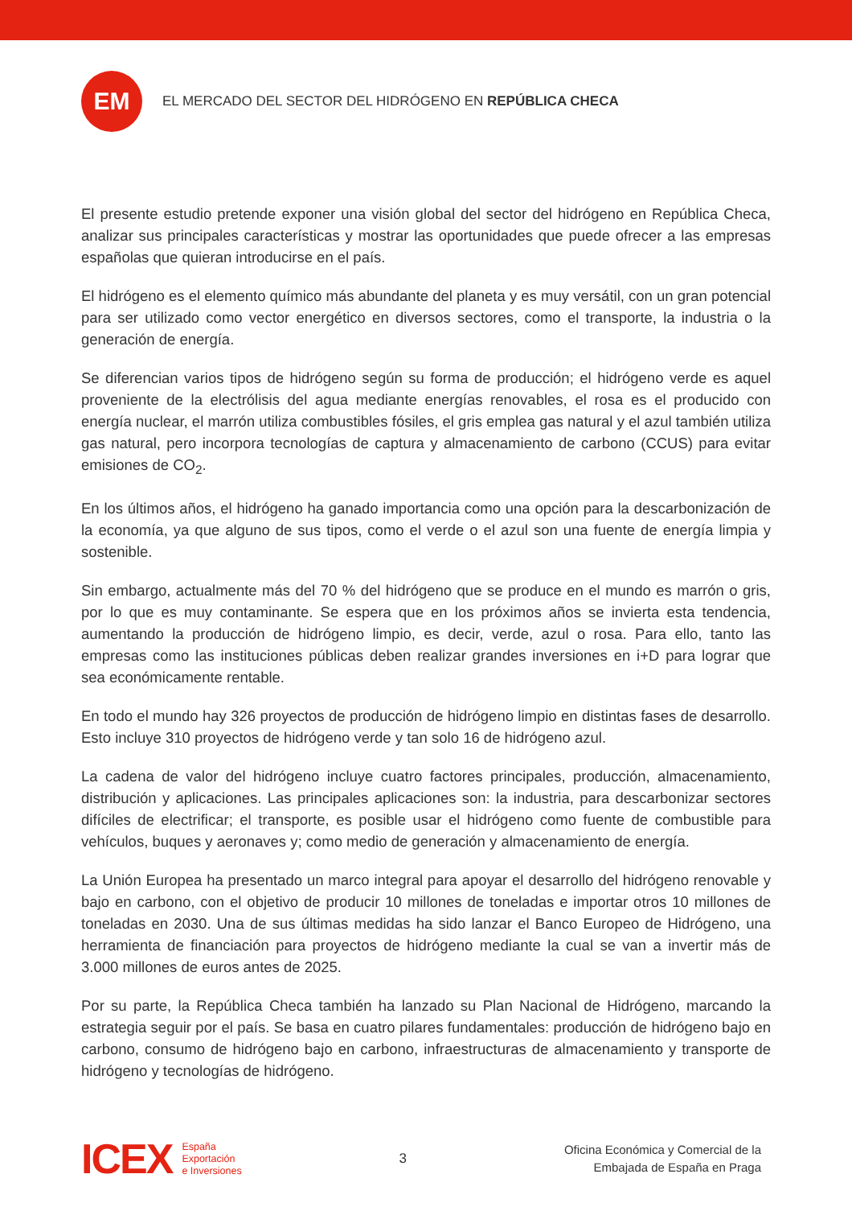EM
EL MERCADO DEL SECTOR DEL HIDRÓGENO EN REPÚBLICA CHECA
El presente estudio pretende exponer una visión global del sector del hidrógeno en República Checa, analizar sus principales características y mostrar las oportunidades que puede ofrecer a las empresas españolas que quieran introducirse en el país.
El hidrógeno es el elemento químico más abundante del planeta y es muy versátil, con un gran potencial para ser utilizado como vector energético en diversos sectores, como el transporte, la industria o la generación de energía.
Se diferencian varios tipos de hidrógeno según su forma de producción; el hidrógeno verde es aquel proveniente de la electrólisis del agua mediante energías renovables, el rosa es el producido con energía nuclear, el marrón utiliza combustibles fósiles, el gris emplea gas natural y el azul también utiliza gas natural, pero incorpora tecnologías de captura y almacenamiento de carbono (CCUS) para evitar emisiones de CO<sub>2</sub>.
En los últimos años, el hidrógeno ha ganado importancia como una opción para la descarbonización de la economía, ya que alguno de sus tipos, como el verde o el azul son una fuente de energía limpia y sostenible.
Sin embargo, actualmente más del 70 % del hidrógeno que se produce en el mundo es marrón o gris, por lo que es muy contaminante. Se espera que en los próximos años se invierta esta tendencia, aumentando la producción de hidrógeno limpio, es decir, verde, azul o rosa. Para ello, tanto las empresas como las instituciones públicas deben realizar grandes inversiones en i+D para lograr que sea económicamente rentable.
En todo el mundo hay 326 proyectos de producción de hidrógeno limpio en distintas fases de desarrollo. Esto incluye 310 proyectos de hidrógeno verde y tan solo 16 de hidrógeno azul.
La cadena de valor del hidrógeno incluye cuatro factores principales, producción, almacenamiento, distribución y aplicaciones. Las principales aplicaciones son: la industria, para descarbonizar sectores difíciles de electrificar; el transporte, es posible usar el hidrógeno como fuente de combustible para vehículos, buques y aeronaves y; como medio de generación y almacenamiento de energía.
La Unión Europea ha presentado un marco integral para apoyar el desarrollo del hidrógeno renovable y bajo en carbono, con el objetivo de producir 10 millones de toneladas e importar otros 10 millones de toneladas en 2030. Una de sus últimas medidas ha sido lanzar el Banco Europeo de Hidrógeno, una herramienta de financiación para proyectos de hidrógeno mediante la cual se van a invertir más de 3.000 millones de euros antes de 2025.
Por su parte, la República Checa también ha lanzado su Plan Nacional de Hidrógeno, marcando la estrategia seguir por el país. Se basa en cuatro pilares fundamentales: producción de hidrógeno bajo en carbono, consumo de hidrógeno bajo en carbono, infraestructuras de almacenamiento y transporte de hidrógeno y tecnologías de hidrógeno.
ICEX
España
Exportación
e Inversiones
3
Oficina Económica y Comercial de la
Embajada de España en Praga